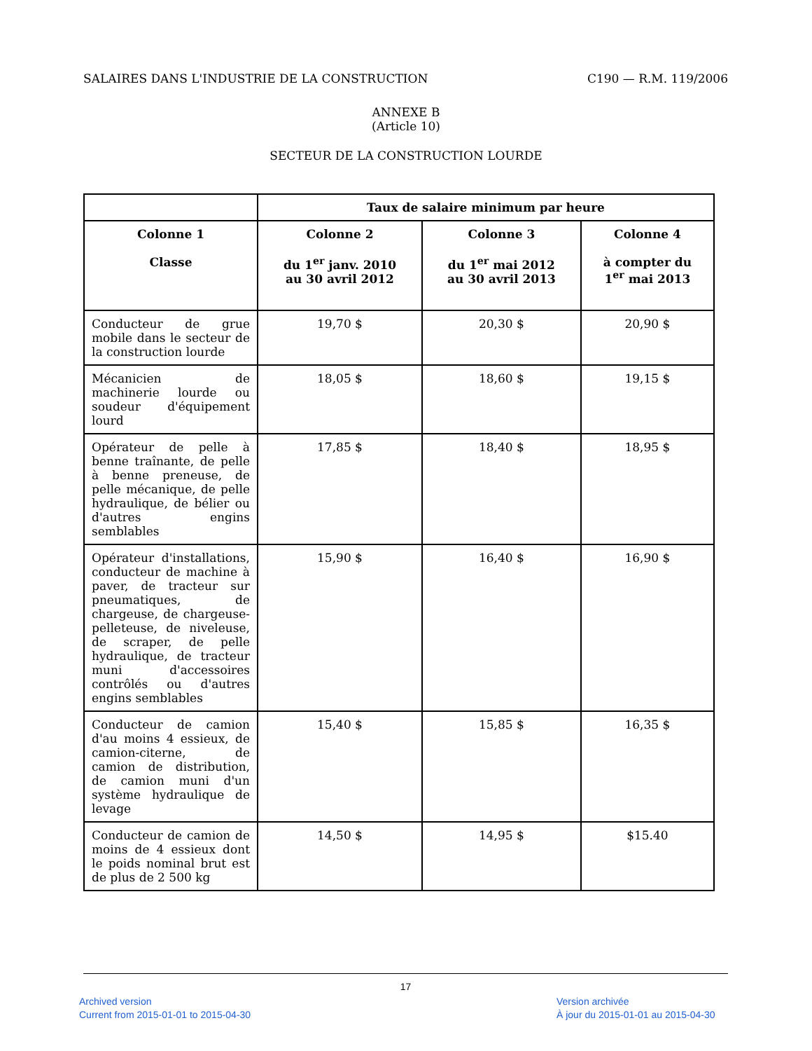SALAIRES DANS L'INDUSTRIE DE LA CONSTRUCTION C190 — R.M. 119/2006
ANNEXE B
(Article 10)
SECTEUR DE LA CONSTRUCTION LOURDE
| | Taux de salaire minimum par heure | | |
| --- | --- | --- | --- |
| Colonne 1 Classe | Colonne 2 du 1<sup>er</sup> janv. 2010 au 30 avril 2012 | Colonne 3 du 1<sup>er</sup> mai 2012 au 30 avril 2013 | Colonne 4 à compter du 1<sup>er</sup> mai 2013 |
| Conducteur de grue mobile dans le secteur de la construction lourde | 19,70 $ | 20,30 $ | 20,90 $ |
| Mécanicien de machinerie lourde ou soudeur d'équipement lourd | 18,05 $ | 18,60 $ | 19,15 $ |
| Opérateur de pelle à benne traînante, de pelle à benne preneuse, de pelle mécanique, de pelle hydraulique, de bélier ou d'autres engins semblables | 17,85 $ | 18,40 $ | 18,95 $ |
| Opérateur d'installations, conducteur de machine à paver, de tracteur sur pneumatiques, de chargeuse, de chargeuse-pelleteuse, de niveleuse, de scraper, de pelle hydraulique, de tracteur muni d'accessoires contrôlés ou d'autres engins semblables | 15,90 $ | 16,40 $ | 16,90 $ |
| Conducteur de camion d'au moins 4 essieux, de camion-citerne, de camion de distribution, de camion muni d'un système hydraulique de levage | 15,40 $ | 15,85 $ | 16,35 $ |
| Conducteur de camion de moins de 4 essieux dont le poids nominal brut est de plus de 2 500 kg | 14,50 $ | 14,95 $ | $15.40 |
17
Archived version
Current from 2015-01-01 to 2015-04-30
Version archivée
À jour du 2015-01-01 au 2015-04-30